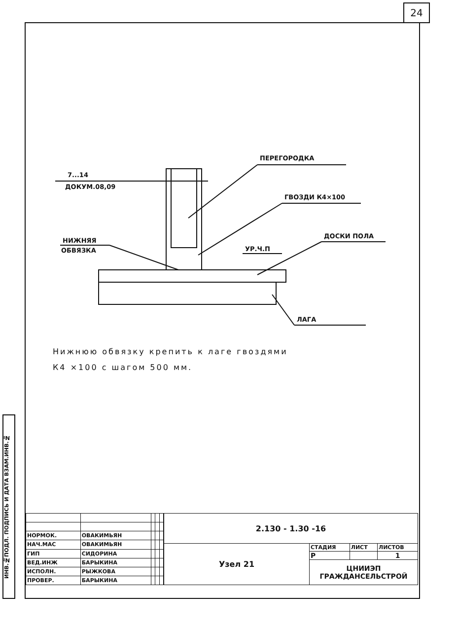24
ИНВ.№ПОДЛ. ПОДПИСЬ И ДАТА ВЗАМ.ИНВ.№
ПЕРЕГОРОДКА
7...14
ДОКУМ.08,09
ГВОЗДИ К4×100
ДОСКИ ПОЛА
НИЖНЯЯ
ОБВЯЗКА
УР.Ч.П
ЛАГА
Нижнюю обвязку крепить к лаге гвоздями
К4 ×100 с шагом 500 мм.
| НОРМОК. | ОВАКИМЬЯН | | | |
| НАЧ.МАС | ОВАКИМЬЯН | | | |
| ГИП | СИДОРИНА | | | |
| ВЕД.ИНЖ | БАРЫКИНА | | | |
| ИСПОЛН. | РЫЖКОВА | | | |
| ПРОВЕР. | БАРЫКИНА | | | |
| 2.130 - 1.30 -16 | | | |
| Узел 21 | СТАДИЯ | ЛИСТ | ЛИСТОВ |
| | Р | | 1 |
| | ЦНИИЭП ГРАЖДАНСЕЛЬСТРОЙ | | |